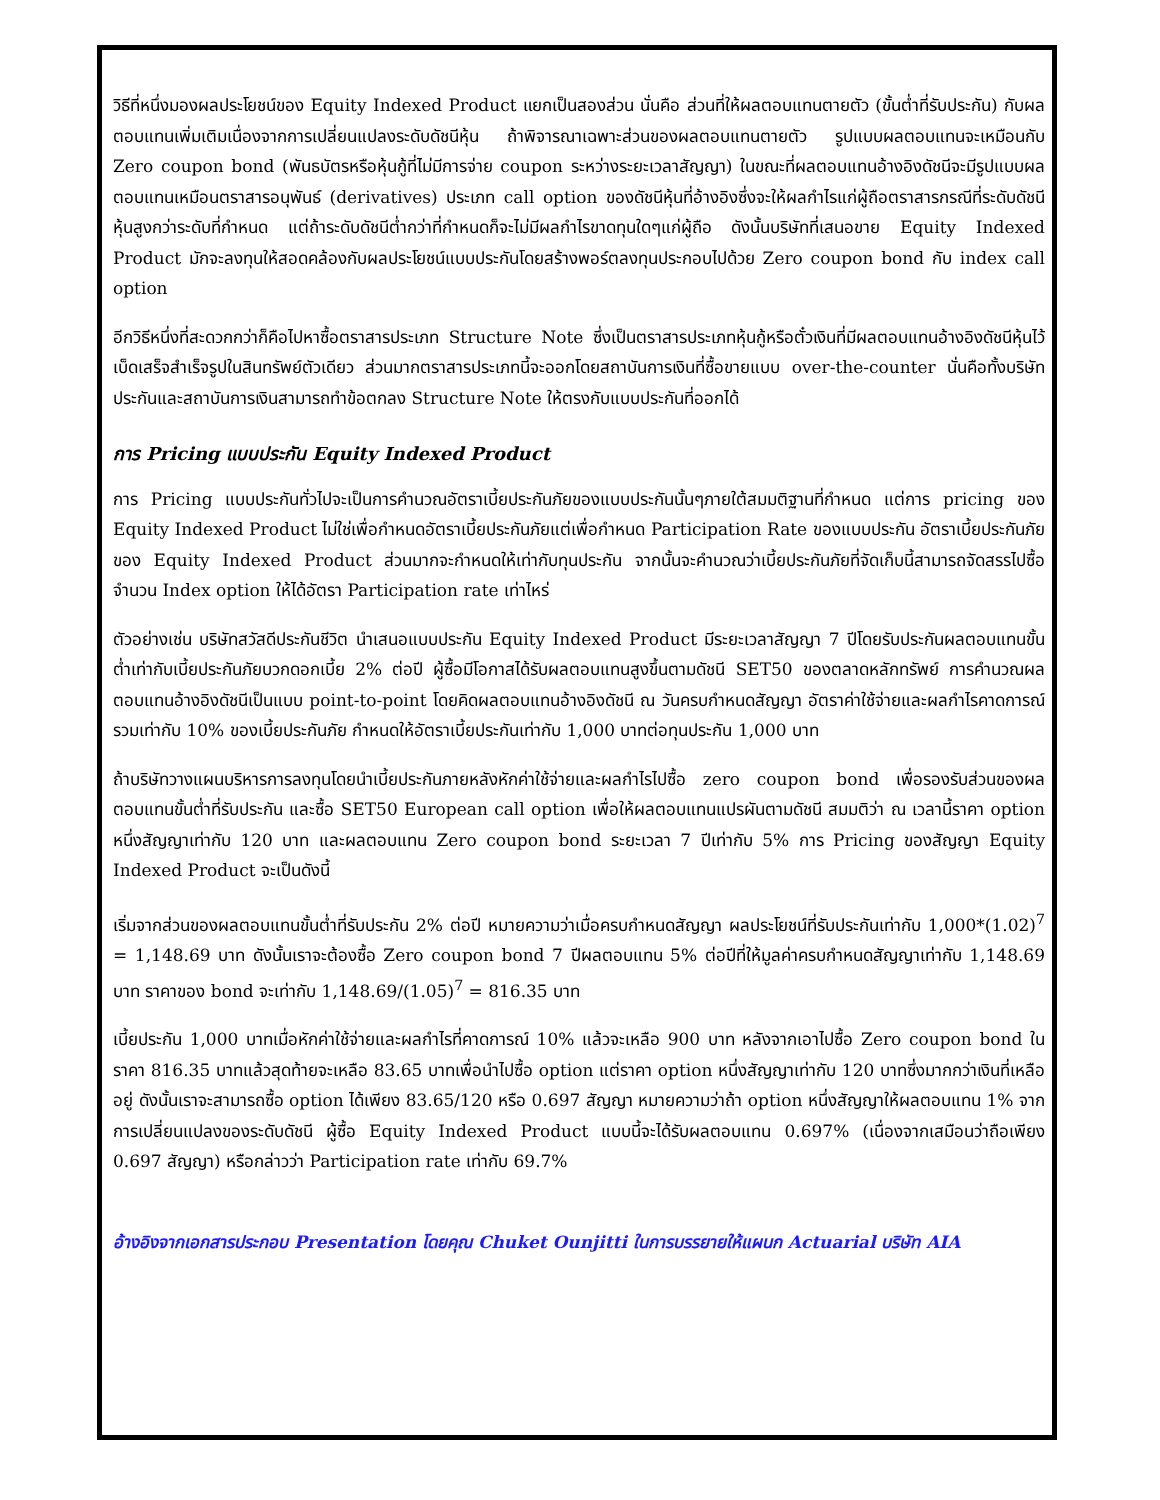วิธีที่หนึ่งมองผลประโยชน์ของ Equity Indexed Product แยกเป็นสองส่วน นั่นคือ ส่วนที่ให้ผลตอบแทนตายตัว (ขั้นต่ำที่รับประกัน) กับผลตอบแทนเพิ่มเติมเนื่องจากการเปลี่ยนแปลงระดับดัชนีหุ้น ถ้าพิจารณาเฉพาะส่วนของผลตอบแทนตายตัว รูปแบบผลตอบแทนจะเหมือนกับ Zero coupon bond (พันธบัตรหรือหุ้นกู้ที่ไม่มีการจ่าย coupon ระหว่างระยะเวลาสัญญา) ในขณะที่ผลตอบแทนอ้างอิงดัชนีจะมีรูปแบบผลตอบแทนเหมือนตราสารอนุพันธ์ (derivatives) ประเภท call option ของดัชนีหุ้นที่อ้างอิงซึ่งจะให้ผลกำไรแก่ผู้ถือตราสารกรณีที่ระดับดัชนีหุ้นสูงกว่าระดับที่กำหนด แต่ถ้าระดับดัชนีต่ำกว่าที่กำหนดก็จะไม่มีผลกำไรขาดทุนใดๆแก่ผู้ถือ ดังนั้นบริษัทที่เสนอขาย Equity Indexed Product มักจะลงทุนให้สอดคล้องกับผลประโยชน์แบบประกันโดยสร้างพอร์ตลงทุนประกอบไปด้วย Zero coupon bond กับ index call option
อีกวิธีหนึ่งที่สะดวกกว่าก็คือไปหาซื้อตราสารประเภท Structure Note ซึ่งเป็นตราสารประเภทหุ้นกู้หรือตั๋วเงินที่มีผลตอบแทนอ้างอิงดัชนีหุ้นไว้เบ็ดเสร็จสำเร็จรูปในสินทรัพย์ตัวเดียว ส่วนมากตราสารประเภทนี้จะออกโดยสถาบันการเงินที่ซื้อขายแบบ over-the-counter นั่นคือทั้งบริษัทประกันและสถาบันการเงินสามารถทำข้อตกลง Structure Note ให้ตรงกับแบบประกันที่ออกได้
การ Pricing แบบประกัน Equity Indexed Product
การ Pricing แบบประกันทั่วไปจะเป็นการคำนวณอัตราเบี้ยประกันภัยของแบบประกันนั้นๆภายใต้สมมติฐานที่กำหนด แต่การ pricing ของ Equity Indexed Product ไม่ใช่เพื่อกำหนดอัตราเบี้ยประกันภัยแต่เพื่อกำหนด Participation Rate ของแบบประกัน อัตราเบี้ยประกันภัยของ Equity Indexed Product ส่วนมากจะกำหนดให้เท่ากับทุนประกัน จากนั้นจะคำนวณว่าเบี้ยประกันภัยที่จัดเก็บนี้สามารถจัดสรรไปซื้อจำนวน Index option ให้ได้อัตรา Participation rate เท่าไหร่
ตัวอย่างเช่น บริษัทสวัสดีประกันชีวิต นำเสนอแบบประกัน Equity Indexed Product มีระยะเวลาสัญญา 7 ปีโดยรับประกันผลตอบแทนขั้นต่ำเท่ากับเบี้ยประกันภัยบวกดอกเบี้ย 2% ต่อปี ผู้ซื้อมีโอกาสได้รับผลตอบแทนสูงขึ้นตามดัชนี SET50 ของตลาดหลักทรัพย์ การคำนวณผลตอบแทนอ้างอิงดัชนีเป็นแบบ point-to-point โดยคิดผลตอบแทนอ้างอิงดัชนี ณ วันครบกำหนดสัญญา อัตราค่าใช้จ่ายและผลกำไรคาดการณ์รวมเท่ากับ 10% ของเบี้ยประกันภัย กำหนดให้อัตราเบี้ยประกันเท่ากับ 1,000 บาทต่อทุนประกัน 1,000 บาท
ถ้าบริษัทวางแผนบริหารการลงทุนโดยนำเบี้ยประกันภายหลังหักค่าใช้จ่ายและผลกำไรไปซื้อ zero coupon bond เพื่อรองรับส่วนของผลตอบแทนขั้นต่ำที่รับประกัน และซื้อ SET50 European call option เพื่อให้ผลตอบแทนแปรผันตามดัชนี สมมติว่า ณ เวลานี้ราคา option หนึ่งสัญญาเท่ากับ 120 บาท และผลตอบแทน Zero coupon bond ระยะเวลา 7 ปีเท่ากับ 5% การ Pricing ของสัญญา Equity Indexed Product จะเป็นดังนี้
เริ่มจากส่วนของผลตอบแทนขั้นต่ำที่รับประกัน 2% ต่อปี หมายความว่าเมื่อครบกำหนดสัญญา ผลประโยชน์ที่รับประกันเท่ากับ 1,000*(1.02)<sup>7</sup> = 1,148.69 บาท ดังนั้นเราจะต้องซื้อ Zero coupon bond 7 ปีผลตอบแทน 5% ต่อปีที่ให้มูลค่าครบกำหนดสัญญาเท่ากับ 1,148.69 บาท ราคาของ bond จะเท่ากับ 1,148.69/(1.05)<sup>7</sup> = 816.35 บาท
เบี้ยประกัน 1,000 บาทเมื่อหักค่าใช้จ่ายและผลกำไรที่คาดการณ์ 10% แล้วจะเหลือ 900 บาท หลังจากเอาไปซื้อ Zero coupon bond ในราคา 816.35 บาทแล้วสุดท้ายจะเหลือ 83.65 บาทเพื่อนำไปซื้อ option แต่ราคา option หนึ่งสัญญาเท่ากับ 120 บาทซึ่งมากกว่าเงินที่เหลืออยู่ ดังนั้นเราจะสามารถซื้อ option ได้เพียง 83.65/120 หรือ 0.697 สัญญา หมายความว่าถ้า option หนึ่งสัญญาให้ผลตอบแทน 1% จากการเปลี่ยนแปลงของระดับดัชนี ผู้ซื้อ Equity Indexed Product แบบนี้จะได้รับผลตอบแทน 0.697% (เนื่องจากเสมือนว่าถือเพียง 0.697 สัญญา) หรือกล่าวว่า Participation rate เท่ากับ 69.7%
อ้างอิงจากเอกสารประกอบ Presentation โดยคุณ Chuket Ounjitti ในการบรรยายให้แผนก Actuarial บริษัท AIA